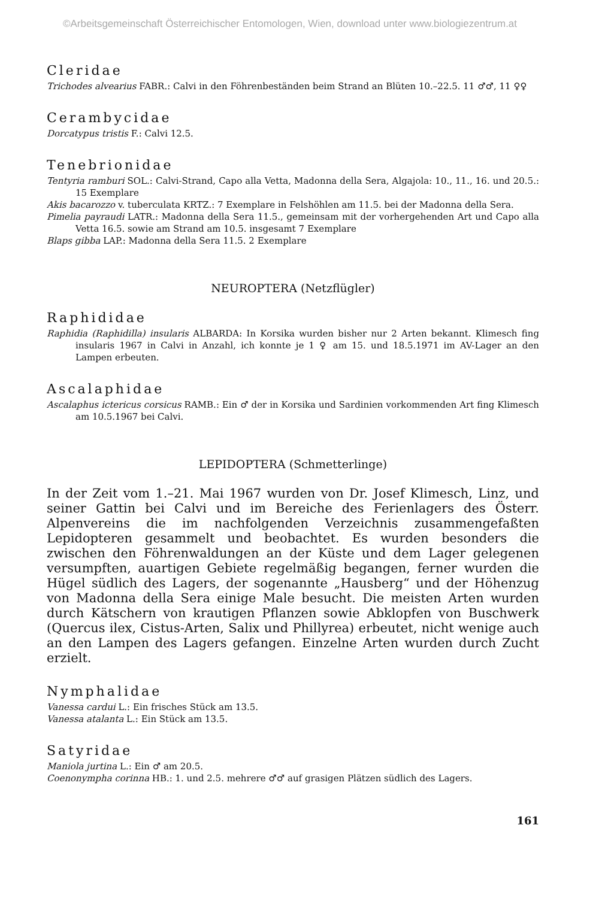©Arbeitsgemeinschaft Österreichischer Entomologen, Wien, download unter www.biologiezentrum.at
Cleridae
Trichodes alvearius FABR.: Calvi in den Föhrenbeständen beim Strand an Blüten 10.–22.5. 11 ♂♂, 11 ♀♀
Cerambycidae
Dorcatypus tristis F.: Calvi 12.5.
Tenebrionidae
Tentyria ramburi SOL.: Calvi-Strand, Capo alla Vetta, Madonna della Sera, Algajola: 10., 11., 16. und 20.5.: 15 Exemplare
Akis bacarozzo v. tuberculata KRTZ.: 7 Exemplare in Felshöhlen am 11.5. bei der Madonna della Sera.
Pimelia payraudi LATR.: Madonna della Sera 11.5., gemeinsam mit der vorhergehenden Art und Capo alla Vetta 16.5. sowie am Strand am 10.5. insgesamt 7 Exemplare
Blaps gibba LAP.: Madonna della Sera 11.5. 2 Exemplare
NEUROPTERA (Netzflügler)
Raphididae
Raphidia (Raphidilla) insularis ALBARDA: In Korsika wurden bisher nur 2 Arten bekannt. Klimesch fing insularis 1967 in Calvi in Anzahl, ich konnte je 1 ♀ am 15. und 18.5.1971 im AV-Lager an den Lampen erbeuten.
Ascalaphidae
Ascalaphus ictericus corsicus RAMB.: Ein ♂ der in Korsika und Sardinien vorkommenden Art fing Klimesch am 10.5.1967 bei Calvi.
LEPIDOPTERA (Schmetterlinge)
In der Zeit vom 1.–21. Mai 1967 wurden von Dr. Josef Klimesch, Linz, und seiner Gattin bei Calvi und im Bereiche des Ferienlagers des Österr. Alpenvereins die im nachfolgenden Verzeichnis zusammengefaßten Lepidopteren gesammelt und beobachtet. Es wurden besonders die zwischen den Föhrenwaldungen an der Küste und dem Lager gelegenen versumpften, auartigen Gebiete regelmäßig begangen, ferner wurden die Hügel südlich des Lagers, der sogenannte „Hausberg“ und der Höhenzug von Madonna della Sera einige Male besucht. Die meisten Arten wurden durch Kätschern von krautigen Pflanzen sowie Abklopfen von Buschwerk (Quercus ilex, Cistus-Arten, Salix und Phillyrea) erbeutet, nicht wenige auch an den Lampen des Lagers gefangen. Einzelne Arten wurden durch Zucht erzielt.
Nymphalidae
Vanessa cardui L.: Ein frisches Stück am 13.5.
Vanessa atalanta L.: Ein Stück am 13.5.
Satyridae
Maniola jurtina L.: Ein ♂ am 20.5.
Coenonympha corinna HB.: 1. und 2.5. mehrere ♂♂ auf grasigen Plätzen südlich des Lagers.
161